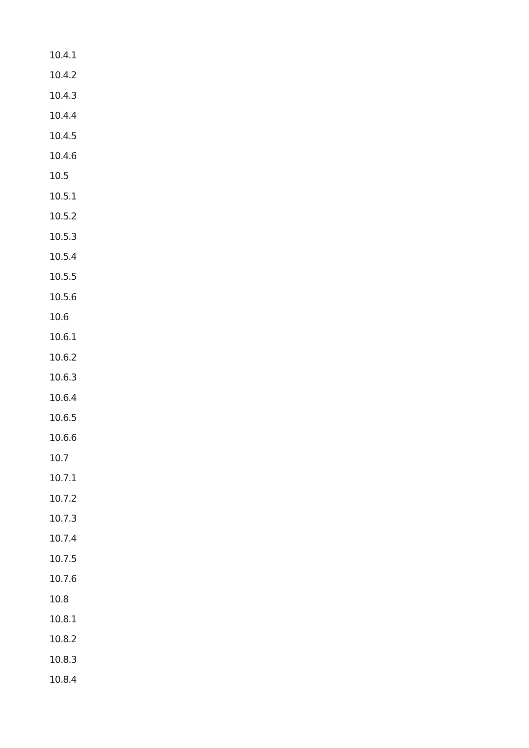10.4.1
10.4.2
10.4.3
10.4.4
10.4.5
10.4.6
10.5
10.5.1
10.5.2
10.5.3
10.5.4
10.5.5
10.5.6
10.6
10.6.1
10.6.2
10.6.3
10.6.4
10.6.5
10.6.6
10.7
10.7.1
10.7.2
10.7.3
10.7.4
10.7.5
10.7.6
10.8
10.8.1
10.8.2
10.8.3
10.8.4